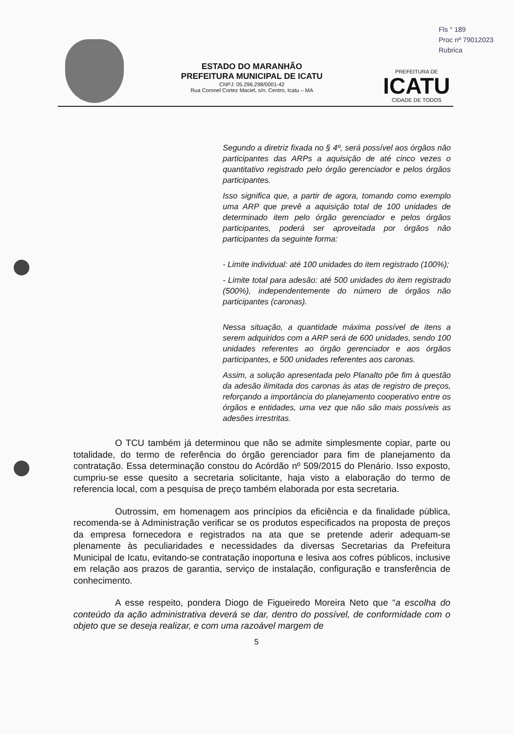Fls ° 189
Proc nº 79012023
Rubrica
ESTADO DO MARANHÃO
PREFEITURA MUNICIPAL DE ICATU
CNPJ: 05.296.298/0001-42
Rua Coronel Cortez Maciel, s/n. Centro, Icatu – MA
PREFEITURA DE
ICATU
CIDADE DE TODOS
Segundo a diretriz fixada no § 4º, será possível aos órgãos não participantes das ARPs a aquisição de até cinco vezes o quantitativo registrado pelo órgão gerenciador e pelos órgãos participantes.
Isso significa que, a partir de agora, tomando como exemplo uma ARP que prevê a aquisição total de 100 unidades de determinado item pelo órgão gerenciador e pelos órgãos participantes, poderá ser aproveitada por órgãos não participantes da seguinte forma:
- Limite individual: até 100 unidades do item registrado (100%);
- Limite total para adesão: até 500 unidades do item registrado (500%), independentemente do número de órgãos não participantes (caronas).
Nessa situação, a quantidade máxima possível de itens a serem adquiridos com a ARP será de 600 unidades, sendo 100 unidades referentes ao órgão gerenciador e aos órgãos participantes, e 500 unidades referentes aos caronas.
Assim, a solução apresentada pelo Planalto põe fim à questão da adesão ilimitada dos caronas às atas de registro de preços, reforçando a importância do planejamento cooperativo entre os órgãos e entidades, uma vez que não são mais possíveis as adesões irrestritas.
O TCU também já determinou que não se admite simplesmente copiar, parte ou totalidade, do termo de referência do órgão gerenciador para fim de planejamento da contratação. Essa determinação constou do Acórdão nº 509/2015 do Plenário. Isso exposto, cumpriu-se esse quesito a secretaria solicitante, haja visto a elaboração do termo de referencia local, com a pesquisa de preço também elaborada por esta secretaria.
Outrossim, em homenagem aos princípios da eficiência e da finalidade pública, recomenda-se à Administração verificar se os produtos especificados na proposta de preços da empresa fornecedora e registrados na ata que se pretende aderir adequam-se plenamente às peculiaridades e necessidades da diversas Secretarias da Prefeitura Municipal de Icatu, evitando-se contratação inoportuna e lesiva aos cofres públicos, inclusive em relação aos prazos de garantia, serviço de instalação, configuração e transferência de conhecimento.
A esse respeito, pondera Diogo de Figueiredo Moreira Neto que “a escolha do conteúdo da ação administrativa deverá se dar, dentro do possível, de conformidade com o objeto que se deseja realizar, e com uma razoável margem de
5